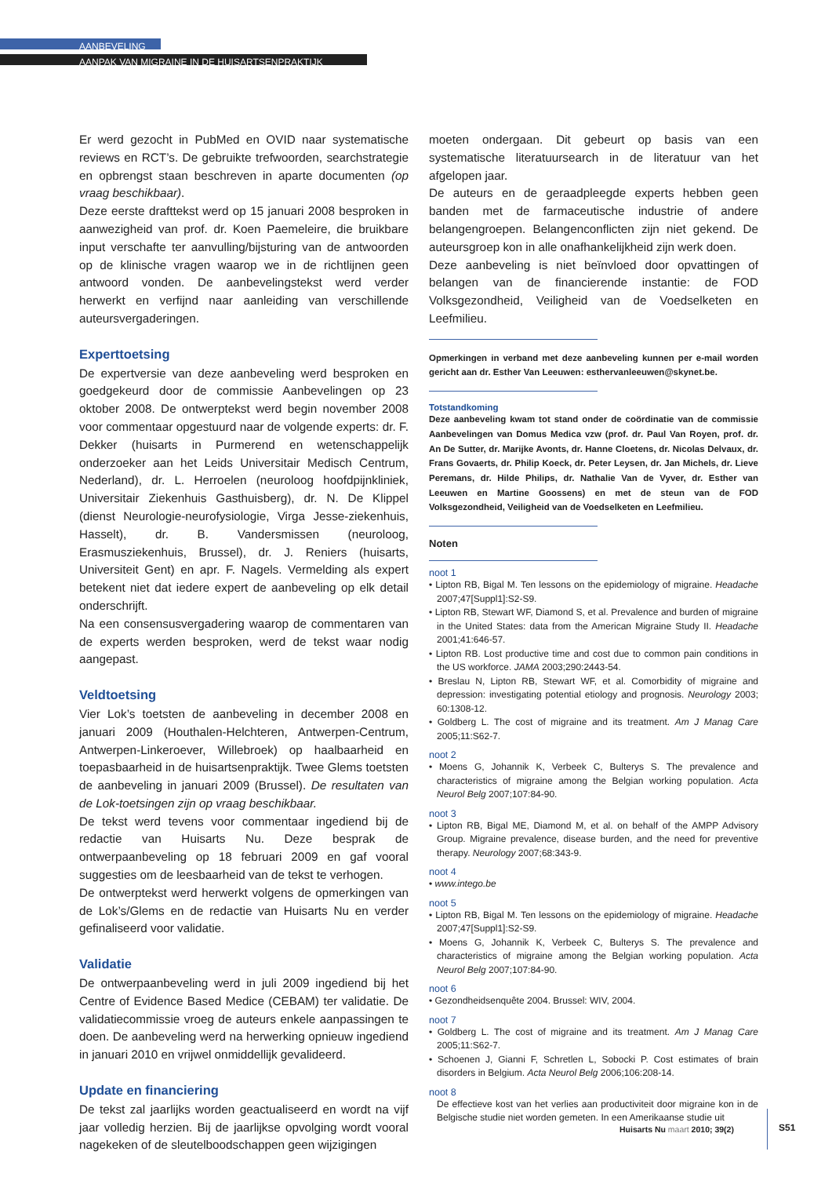AANBEVELING
AANPAK VAN MIGRAINE IN DE HUISARTSENPRAKTIJK
Er werd gezocht in PubMed en OVID naar systematische reviews en RCT’s. De gebruikte trefwoorden, searchstrategie en opbrengst staan beschreven in aparte documenten (op vraag beschikbaar).
Deze eerste drafttekst werd op 15 januari 2008 besproken in aanwezigheid van prof. dr. Koen Paemeleire, die bruikbare input verschafte ter aanvulling/bijsturing van de antwoorden op de klinische vragen waarop we in de richtlijnen geen antwoord vonden. De aanbevelingstekst werd verder herwerkt en verfijnd naar aanleiding van verschillende auteursvergaderingen.
Experttoetsing
De expertversie van deze aanbeveling werd besproken en goedgekeurd door de commissie Aanbevelingen op 23 oktober 2008. De ontwerptekst werd begin november 2008 voor commentaar opgestuurd naar de volgende experts: dr. F. Dekker (huisarts in Purmerend en wetenschappelijk onderzoeker aan het Leids Universitair Medisch Centrum, Nederland), dr. L. Herroelen (neuroloog hoofdpijnkliniek, Universitair Ziekenhuis Gasthuisberg), dr. N. De Klippel (dienst Neurologie-neurofysiologie, Virga Jesse-ziekenhuis, Hasselt), dr. B. Vandersmissen (neuroloog, Erasmusziekenhuis, Brussel), dr. J. Reniers (huisarts, Universiteit Gent) en apr. F. Nagels. Vermelding als expert betekent niet dat iedere expert de aanbeveling op elk detail onderschrijft.
Na een consensusvergadering waarop de commentaren van de experts werden besproken, werd de tekst waar nodig aangepast.
Veldtoetsing
Vier Lok’s toetsten de aanbeveling in december 2008 en januari 2009 (Houthalen-Helchteren, Antwerpen-Centrum, Antwerpen-Linkeroever, Willebroek) op haalbaarheid en toepasbaarheid in de huisartsenpraktijk. Twee Glems toetsten de aanbeveling in januari 2009 (Brussel). De resultaten van de Lok-toetsingen zijn op vraag beschikbaar.
De tekst werd tevens voor commentaar ingediend bij de redactie van Huisarts Nu. Deze besprak de ontwerpaanbeveling op 18 februari 2009 en gaf vooral suggesties om de leesbaarheid van de tekst te verhogen.
De ontwerptekst werd herwerkt volgens de opmerkingen van de Lok’s/Glems en de redactie van Huisarts Nu en verder gefinaliseerd voor validatie.
Validatie
De ontwerpaanbeveling werd in juli 2009 ingediend bij het Centre of Evidence Based Medice (CEBAM) ter validatie. De validatiecommissie vroeg de auteurs enkele aanpassingen te doen. De aanbeveling werd na herwerking opnieuw ingediend in januari 2010 en vrijwel onmiddellijk gevalideerd.
Update en financiering
De tekst zal jaarlijks worden geactualiseerd en wordt na vijf jaar volledig herzien. Bij de jaarlijkse opvolging wordt vooral nagekeken of de sleutelboodschappen geen wijzigingen
moeten ondergaan. Dit gebeurt op basis van een systematische literatuursearch in de literatuur van het afgelopen jaar.
De auteurs en de geraadpleegde experts hebben geen banden met de farmaceutische industrie of andere belangengroepen. Belangenconflicten zijn niet gekend. De auteursgroep kon in alle onafhankelijkheid zijn werk doen.
Deze aanbeveling is niet beïnvloed door opvattingen of belangen van de financierende instantie: de FOD Volksgezondheid, Veiligheid van de Voedselketen en Leefmilieu.
Opmerkingen in verband met deze aanbeveling kunnen per e-mail worden gericht aan dr. Esther Van Leeuwen: esthervanleeuwen@skynet.be.
Totstandkoming
Deze aanbeveling kwam tot stand onder de coördinatie van de commissie Aanbevelingen van Domus Medica vzw (prof. dr. Paul Van Royen, prof. dr. An De Sutter, dr. Marijke Avonts, dr. Hanne Cloetens, dr. Nicolas Delvaux, dr. Frans Govaerts, dr. Philip Koeck, dr. Peter Leysen, dr. Jan Michels, dr. Lieve Peremans, dr. Hilde Philips, dr. Nathalie Van de Vyver, dr. Esther van Leeuwen en Martine Goossens) en met de steun van de FOD Volksgezondheid, Veiligheid van de Voedselketen en Leefmilieu.
Noten
noot 1
• Lipton RB, Bigal M. Ten lessons on the epidemiology of migraine. Headache 2007;47[Suppl1]:S2-S9.
• Lipton RB, Stewart WF, Diamond S, et al. Prevalence and burden of migraine in the United States: data from the American Migraine Study II. Headache 2001;41:646-57.
• Lipton RB. Lost productive time and cost due to common pain conditions in the US workforce. JAMA 2003;290:2443-54.
• Breslau N, Lipton RB, Stewart WF, et al. Comorbidity of migraine and depression: investigating potential etiology and prognosis. Neurology 2003; 60:1308-12.
• Goldberg L. The cost of migraine and its treatment. Am J Manag Care 2005;11:S62-7.
noot 2
• Moens G, Johannik K, Verbeek C, Bulterys S. The prevalence and characteristics of migraine among the Belgian working population. Acta Neurol Belg 2007;107:84-90.
noot 3
• Lipton RB, Bigal ME, Diamond M, et al. on behalf of the AMPP Advisory Group. Migraine prevalence, disease burden, and the need for preventive therapy. Neurology 2007;68:343-9.
noot 4
• www.intego.be
noot 5
• Lipton RB, Bigal M. Ten lessons on the epidemiology of migraine. Headache 2007;47[Suppl1]:S2-S9.
• Moens G, Johannik K, Verbeek C, Bulterys S. The prevalence and characteristics of migraine among the Belgian working population. Acta Neurol Belg 2007;107:84-90.
noot 6
• Gezondheidsenquête 2004. Brussel: WIV, 2004.
noot 7
• Goldberg L. The cost of migraine and its treatment. Am J Manag Care 2005;11:S62-7.
• Schoenen J, Gianni F, Schretlen L, Sobocki P. Cost estimates of brain disorders in Belgium. Acta Neurol Belg 2006;106:208-14.
noot 8
De effectieve kost van het verlies aan productiviteit door migraine kon in de Belgische studie niet worden gemeten. In een Amerikaanse studie uit
Huisarts Nu maart 2010; 39(2) S51